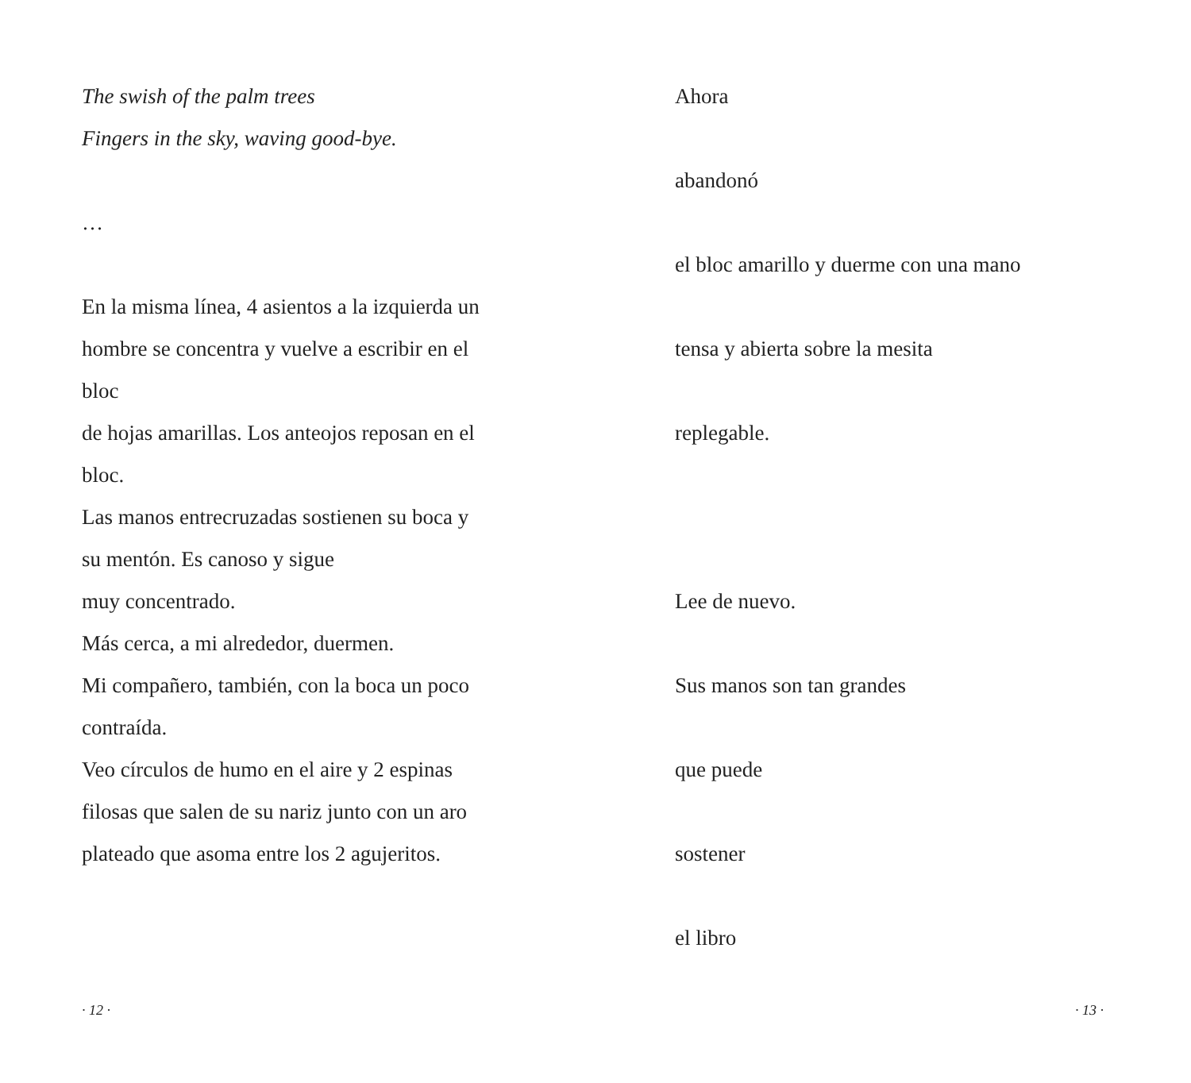The swish of the palm trees
Fingers in the sky, waving good-bye.
…
En la misma línea, 4 asientos a la izquierda un
hombre se concentra y vuelve a escribir en el
bloc
de hojas amarillas. Los anteojos reposan en el
bloc.
Las manos entrecruzadas sostienen su boca y
su mentón. Es canoso y sigue
muy concentrado.
Más cerca, a mi alrededor, duermen.
Mi compañero, también, con la boca un poco
contraída.
Veo círculos de humo en el aire y 2 espinas
filosas que salen de su nariz junto con un aro
plateado que asoma entre los 2 agujeritos.
· 12 ·
Ahora
abandonó
el bloc amarillo y duerme con una mano
tensa y abierta sobre la mesita
replegable.
Lee de nuevo.
Sus manos son tan grandes
que puede
sostener
el libro
· 13 ·